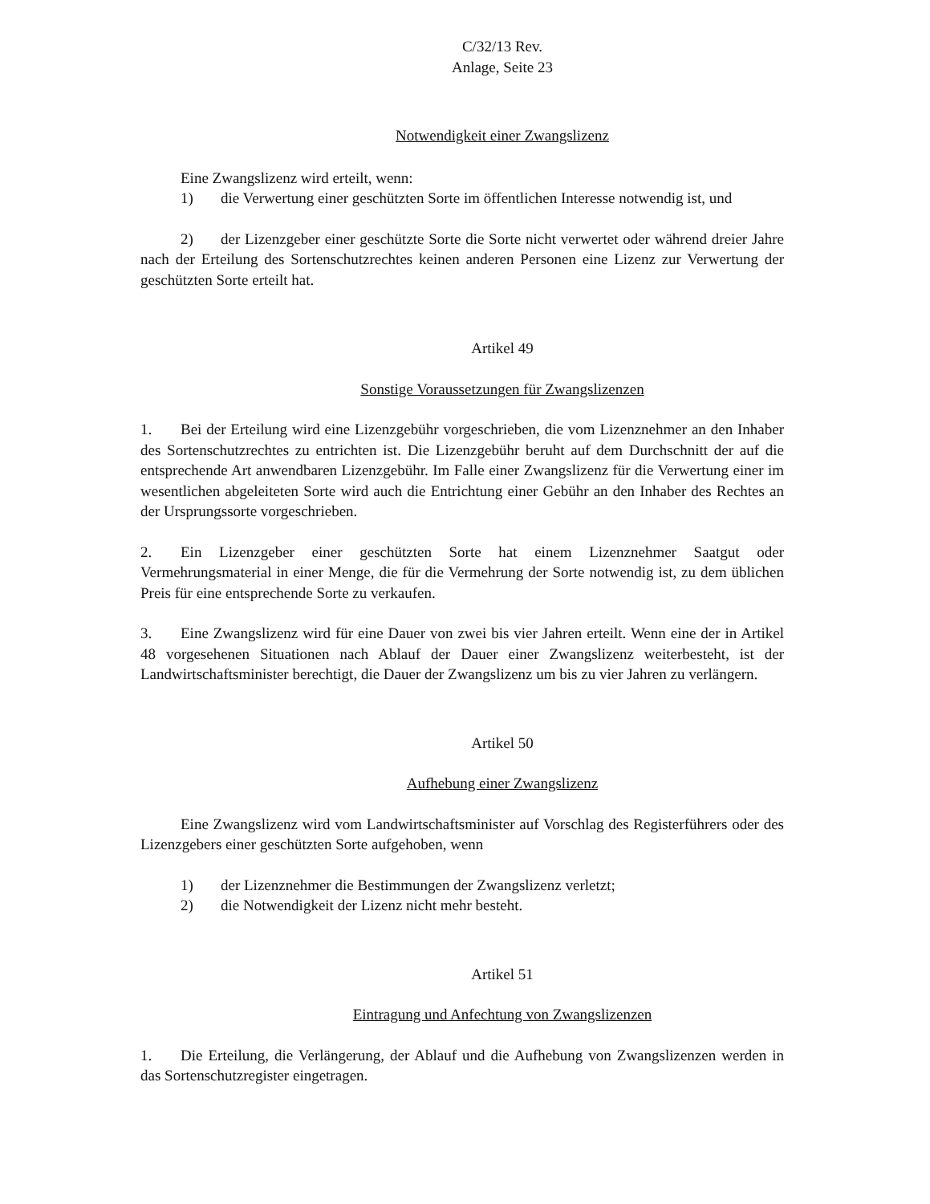C/32/13 Rev.
Anlage, Seite 23
Notwendigkeit einer Zwangslizenz
Eine Zwangslizenz wird erteilt, wenn:
1) die Verwertung einer geschützten Sorte im öffentlichen Interesse notwendig ist, und
2) der Lizenzgeber einer geschützte Sorte die Sorte nicht verwertet oder während dreier Jahre nach der Erteilung des Sortenschutzrechtes keinen anderen Personen eine Lizenz zur Verwertung der geschützten Sorte erteilt hat.
Artikel 49
Sonstige Voraussetzungen für Zwangslizenzen
1. Bei der Erteilung wird eine Lizenzgebühr vorgeschrieben, die vom Lizenznehmer an den Inhaber des Sortenschutzrechtes zu entrichten ist. Die Lizenzgebühr beruht auf dem Durchschnitt der auf die entsprechende Art anwendbaren Lizenzgebühr. Im Falle einer Zwangslizenz für die Verwertung einer im wesentlichen abgeleiteten Sorte wird auch die Entrichtung einer Gebühr an den Inhaber des Rechtes an der Ursprungssorte vorgeschrieben.
2. Ein Lizenzgeber einer geschützten Sorte hat einem Lizenznehmer Saatgut oder Vermehrungsmaterial in einer Menge, die für die Vermehrung der Sorte notwendig ist, zu dem üblichen Preis für eine entsprechende Sorte zu verkaufen.
3. Eine Zwangslizenz wird für eine Dauer von zwei bis vier Jahren erteilt. Wenn eine der in Artikel 48 vorgesehenen Situationen nach Ablauf der Dauer einer Zwangslizenz weiterbesteht, ist der Landwirtschaftsminister berechtigt, die Dauer der Zwangslizenz um bis zu vier Jahren zu verlängern.
Artikel 50
Aufhebung einer Zwangslizenz
Eine Zwangslizenz wird vom Landwirtschaftsminister auf Vorschlag des Registerführers oder des Lizenzgebers einer geschützten Sorte aufgehoben, wenn
1) der Lizenznehmer die Bestimmungen der Zwangslizenz verletzt;
2) die Notwendigkeit der Lizenz nicht mehr besteht.
Artikel 51
Eintragung und Anfechtung von Zwangslizenzen
1. Die Erteilung, die Verlängerung, der Ablauf und die Aufhebung von Zwangslizenzen werden in das Sortenschutzregister eingetragen.